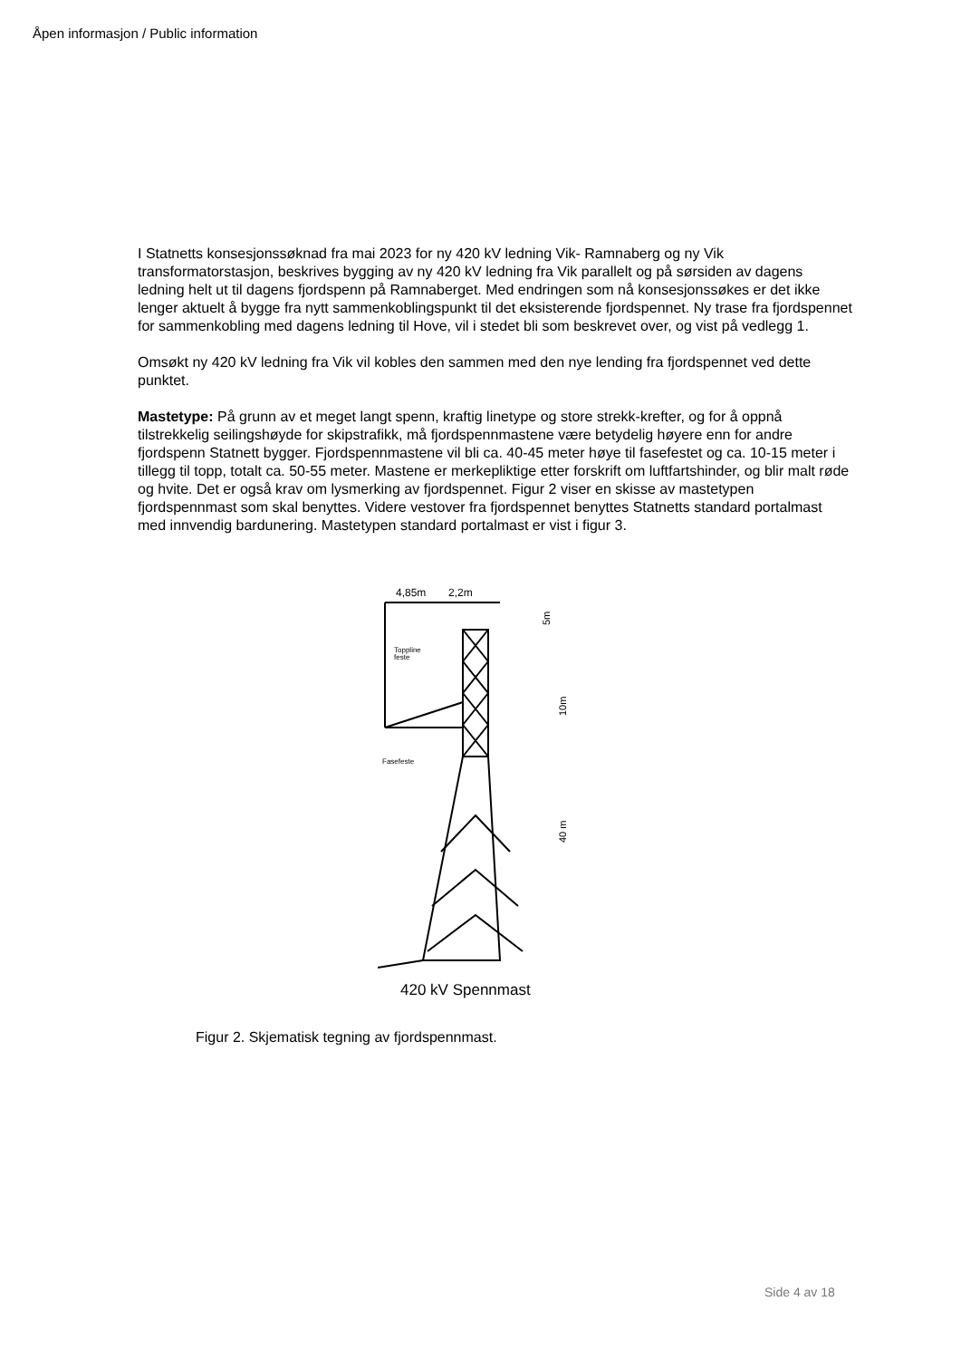Åpen informasjon / Public information
I Statnetts konsesjonssøknad fra mai 2023 for ny 420 kV ledning Vik- Ramnaberg og ny Vik transformatorstasjon, beskrives bygging av ny 420 kV ledning fra Vik parallelt og på sørsiden av dagens ledning helt ut til dagens fjordspenn på Ramnaberget. Med endringen som nå konsesjonssøkes er det ikke lenger aktuelt å bygge fra nytt sammenkoblingspunkt til det eksisterende fjordspennet. Ny trase fra fjordspennet for sammenkobling med dagens ledning til Hove, vil i stedet bli som beskrevet over, og vist på vedlegg 1.
Omsøkt ny 420 kV ledning fra Vik vil kobles den sammen med den nye lending fra fjordspennet ved dette punktet.
Mastetype: På grunn av et meget langt spenn, kraftig linetype og store strekk-krefter, og for å oppnå tilstrekkelig seilingshøyde for skipstrafikk, må fjordspennmastene være betydelig høyere enn for andre fjordspenn Statnett bygger. Fjordspennmastene vil bli ca. 40-45 meter høye til fasefestet og ca. 10-15 meter i tillegg til topp, totalt ca. 50-55 meter. Mastene er merkepliktige etter forskrift om luftfartshinder, og blir malt røde og hvite. Det er også krav om lysmerking av fjordspennet. Figur 2 viser en skisse av mastetypen fjordspennmast som skal benyttes. Videre vestover fra fjordspennet benyttes Statnetts standard portalmast med innvendig bardunering. Mastetypen standard portalmast er vist i figur 3.
4,85m
2,2m
5m
10m
40 m
Toppline
feste
Fasefeste
420 kV Spennmast
Figur 2. Skjematisk tegning av fjordspennmast.
Side 4 av 18